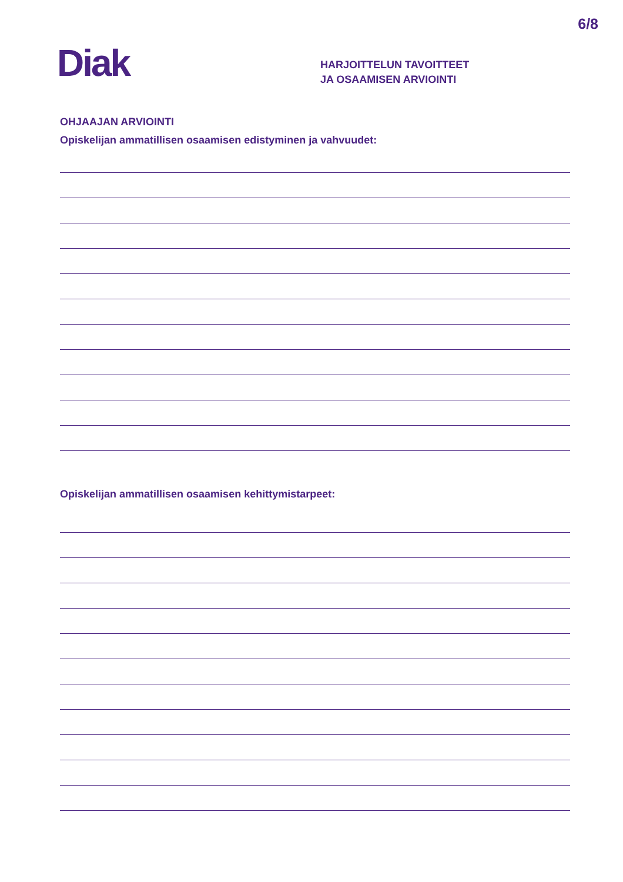6/8
Diak
HARJOITTELUN TAVOITTEET
JA OSAAMISEN ARVIOINTI
OHJAAJAN ARVIOINTI
Opiskelijan ammatillisen osaamisen edistyminen ja vahvuudet:
Opiskelijan ammatillisen osaamisen kehittymistarpeet: